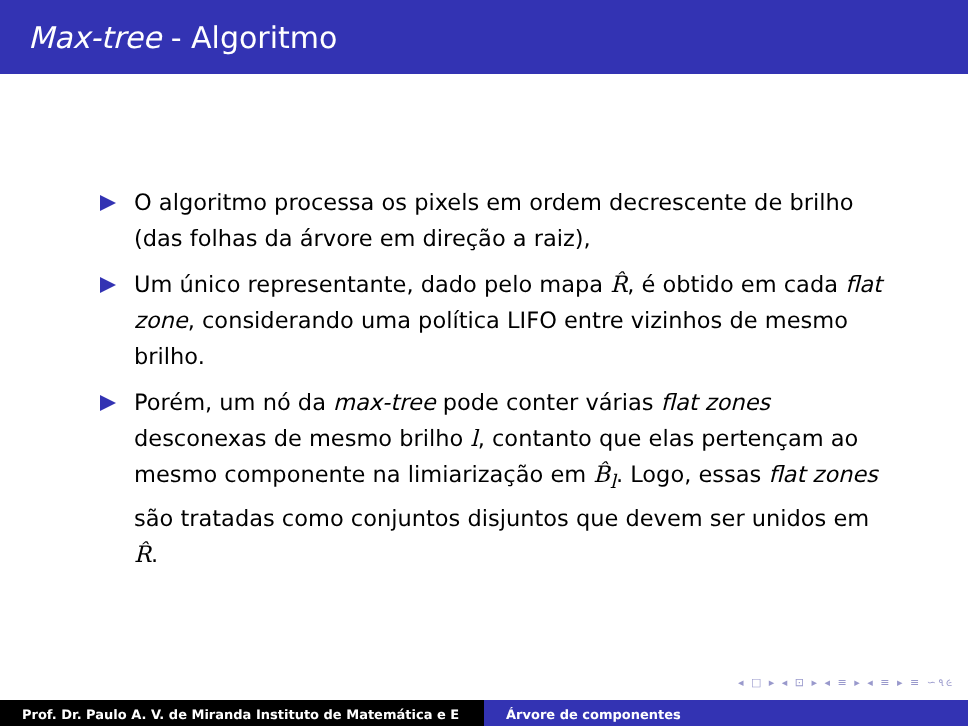Max-tree - Algoritmo
O algoritmo processa os pixels em ordem decrescente de brilho (das folhas da árvore em direção a raiz),
Um único representante, dado pelo mapa R̂, é obtido em cada flat zone, considerando uma política LIFO entre vizinhos de mesmo brilho.
Porém, um nó da max-tree pode conter várias flat zones desconexas de mesmo brilho l, contanto que elas pertençam ao mesmo componente na limiarização em B̂<sub>l</sub>. Logo, essas flat zones são tratadas como conjuntos disjuntos que devem ser unidos em R̂.
◂ □ ▸ ◂ ⊡ ▸ ◂ ≡ ▸ ◂ ≡ ▸ ≡ ∽૧૯
Prof. Dr. Paulo A. V. de Miranda Instituto de Matemática e E Árvore de componentes